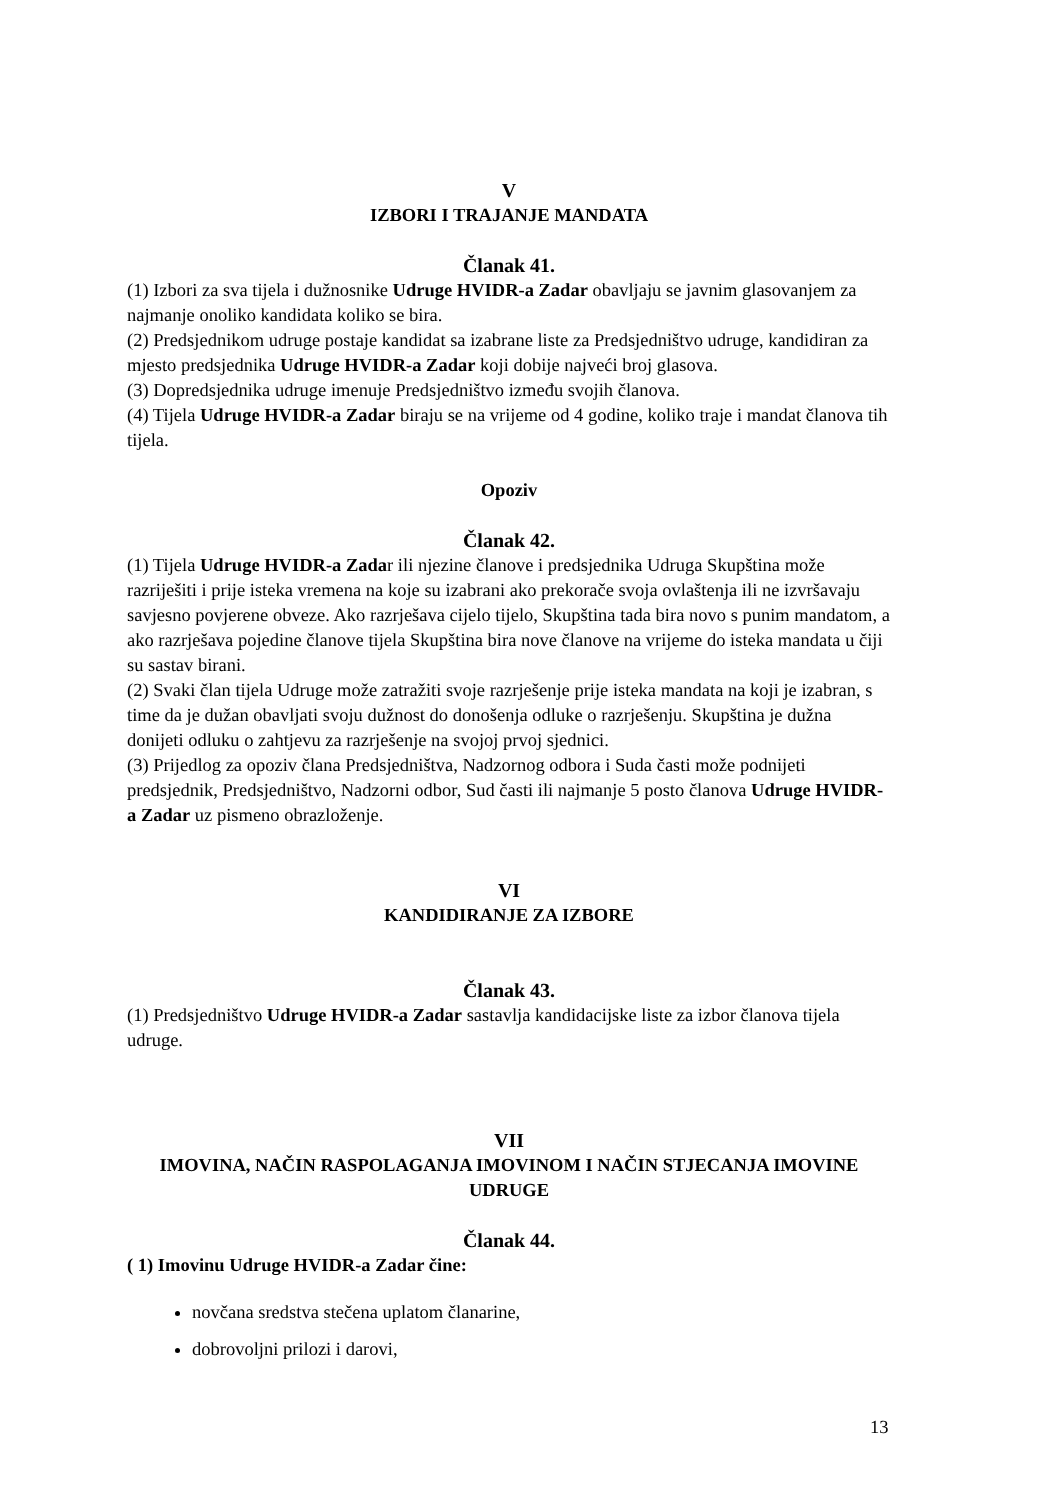V
IZBORI I TRAJANJE MANDATA
Članak 41.
(1) Izbori za sva tijela i dužnosnike Udruge HVIDR-a Zadar obavljaju se javnim glasovanjem za najmanje onoliko kandidata koliko se bira.
(2) Predsjednikom udruge postaje kandidat sa izabrane liste za Predsjedništvo udruge, kandidiran za mjesto predsjednika Udruge HVIDR-a Zadar koji dobije najveći broj glasova.
(3) Dopredsjednika udruge imenuje Predsjedništvo između svojih članova.
(4) Tijela Udruge HVIDR-a Zadar biraju se na vrijeme od 4 godine, koliko traje i mandat članova tih tijela.
Opoziv
Članak 42.
(1) Tijela Udruge HVIDR-a Zadar ili njezine članove i predsjednika Udruga Skupština može razriješiti i prije isteka vremena na koje su izabrani ako prekorače svoja ovlaštenja ili ne izvršavaju savjesno povjerene obveze. Ako razrješava cijelo tijelo, Skupština tada bira novo s punim mandatom, a ako razrješava pojedine članove tijela Skupština bira nove članove na vrijeme do isteka mandata u čiji su sastav birani.
(2) Svaki član tijela Udruge može zatražiti svoje razrješenje prije isteka mandata na koji je izabran, s time da je dužan obavljati svoju dužnost do donošenja odluke o razrješenju. Skupština je dužna donijeti odluku o zahtjevu za razrješenje na svojoj prvoj sjednici.
(3) Prijedlog za opoziv člana Predsjedništva, Nadzornog odbora i Suda časti može podnijeti predsjednik, Predsjedništvo, Nadzorni odbor, Sud časti ili najmanje 5 posto članova Udruge HVIDR-a Zadar uz pismeno obrazloženje.
VI
KANDIDIRANJE ZA IZBORE
Članak 43.
(1) Predsjedništvo Udruge HVIDR-a Zadar sastavlja kandidacijske liste za izbor članova tijela udruge.
VII
IMOVINA, NAČIN RASPOLAGANJA IMOVINOM I NAČIN STJECANJA IMOVINE UDRUGE
Članak 44.
( 1) Imovinu Udruge HVIDR-a Zadar čine:
novčana sredstva stečena uplatom članarine,
dobrovoljni prilozi i darovi,
13